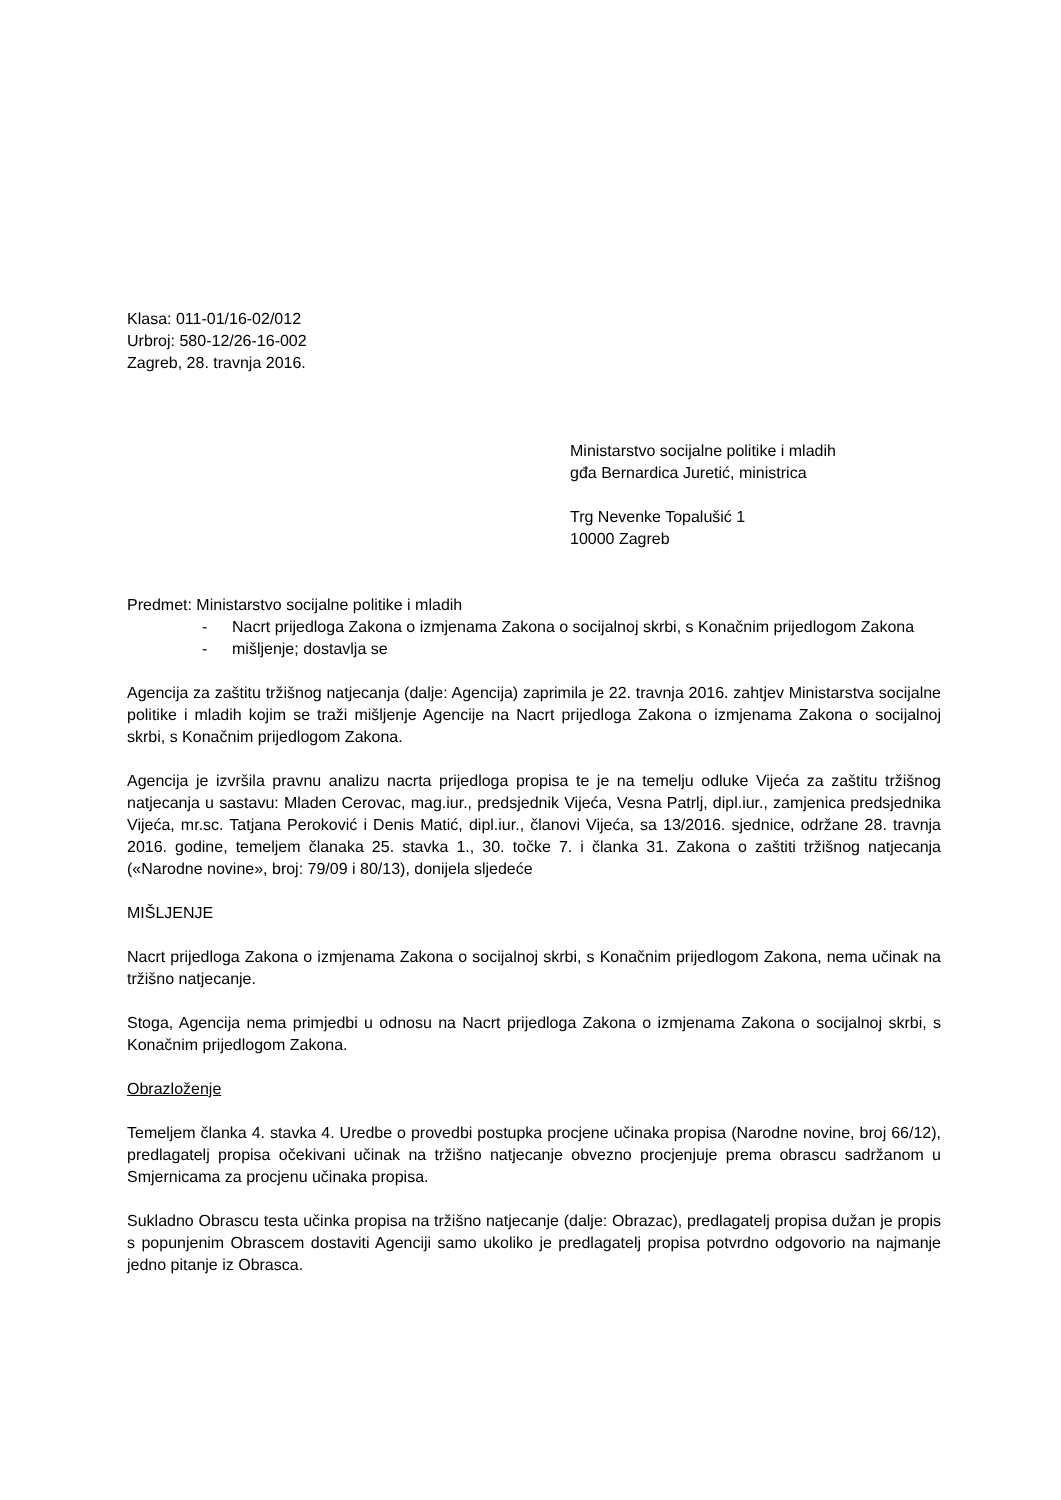Klasa: 011-01/16-02/012
Urbroj: 580-12/26-16-002
Zagreb, 28. travnja 2016.
Ministarstvo socijalne politike i mladih
gđa Bernardica Juretić, ministrica
Trg Nevenke Topalušić 1
10000 Zagreb
Predmet: Ministarstvo socijalne politike i mladih
- Nacrt prijedloga Zakona o izmjenama Zakona o socijalnoj skrbi, s Konačnim prijedlogom Zakona
- mišljenje; dostavlja se
Agencija za zaštitu tržišnog natjecanja (dalje: Agencija) zaprimila je 22. travnja 2016. zahtjev Ministarstva socijalne politike i mladih kojim se traži mišljenje Agencije na Nacrt prijedloga Zakona o izmjenama Zakona o socijalnoj skrbi, s Konačnim prijedlogom Zakona.
Agencija je izvršila pravnu analizu nacrta prijedloga propisa te je na temelju odluke Vijeća za zaštitu tržišnog natjecanja u sastavu: Mladen Cerovac, mag.iur., predsjednik Vijeća, Vesna Patrlj, dipl.iur., zamjenica predsjednika Vijeća, mr.sc. Tatjana Peroković i Denis Matić, dipl.iur., članovi Vijeća, sa 13/2016. sjednice, održane 28. travnja 2016. godine, temeljem članaka 25. stavka 1., 30. točke 7. i članka 31. Zakona o zaštiti tržišnog natjecanja («Narodne novine», broj: 79/09 i 80/13), donijela sljedeće
MIŠLJENJE
Nacrt prijedloga Zakona o izmjenama Zakona o socijalnoj skrbi, s Konačnim prijedlogom Zakona, nema učinak na tržišno natjecanje.
Stoga, Agencija nema primjedbi u odnosu na Nacrt prijedloga Zakona o izmjenama Zakona o socijalnoj skrbi, s Konačnim prijedlogom Zakona.
Obrazloženje
Temeljem članka 4. stavka 4. Uredbe o provedbi postupka procjene učinaka propisa (Narodne novine, broj 66/12), predlagatelj propisa očekivani učinak na tržišno natjecanje obvezno procjenjuje prema obrascu sadržanom u Smjernicama za procjenu učinaka propisa.
Sukladno Obrascu testa učinka propisa na tržišno natjecanje (dalje: Obrazac), predlagatelj propisa dužan je propis s popunjenim Obrascem dostaviti Agenciji samo ukoliko je predlagatelj propisa potvrdno odgovorio na najmanje jedno pitanje iz Obrasca.